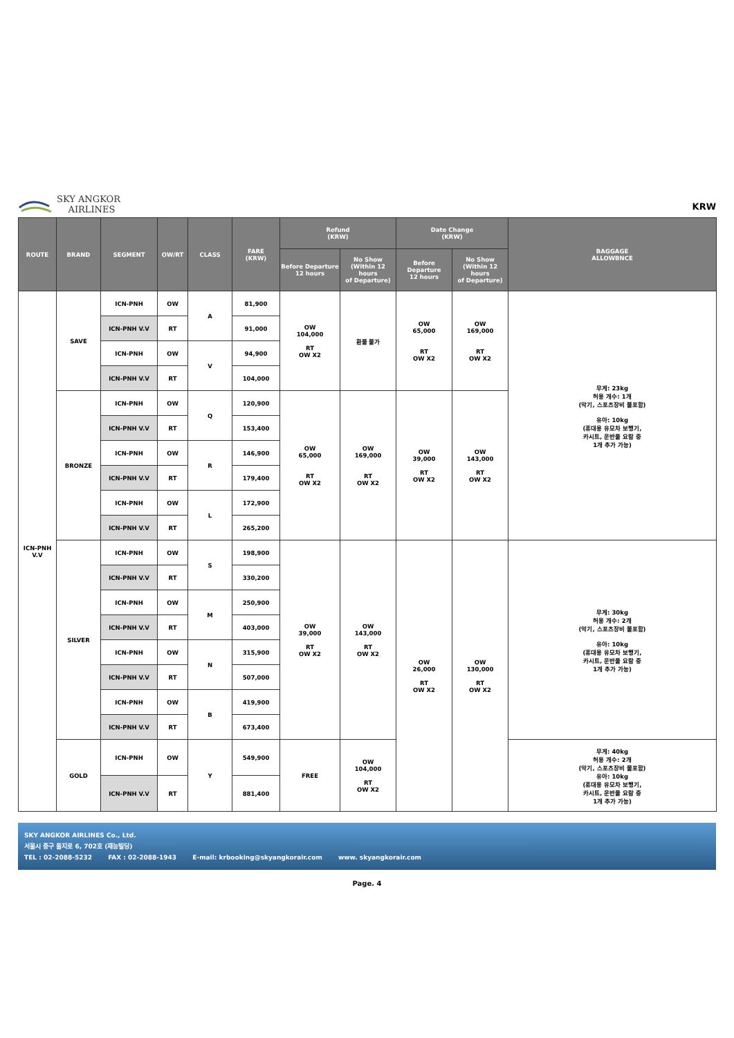SKY ANGKOR
AIRLINES
KRW
| ROUTE | BRAND | SEGMENT | OW/RT | CLASS | FARE (KRW) | Refund (KRW) | | Date Change (KRW) | | BAGGAGE ALLOWBNCE |
| --- | --- | --- | --- | --- | --- | --- | --- | --- | --- | --- |
| | | | | | | Before Departure 12 hours | No Show (Within 12 hours of Departure) | Before Departure 12 hours | No Show (Within 12 hours of Departure) | |
| ICN-PNH V.V | SAVE | ICN-PNH | OW | A | 81,900 | OW 104,000 RT OW X2 | 환불 불가 | OW 65,000 RT OW X2 | OW 169,000 RT OW X2 | 무게: 23kg 허용 개수: 1개 (악기, 스포츠장비 불포함) 유아: 10kg (휴대용 유모차 보행기, 카시트, 운반물 요람 중 1개 추가 가능) |
| | | ICN-PNH V.V | RT | | 91,000 | | | | | |
| | | ICN-PNH | OW | V | 94,900 | | | | | |
| | | ICN-PNH V.V | RT | | 104,000 | | | | | |
| | BRONZE | ICN-PNH | OW | Q | 120,900 | OW 65,000 RT OW X2 | OW 169,000 RT OW X2 | OW 39,000 RT OW X2 | OW 143,000 RT OW X2 | |
| | | ICN-PNH V.V | RT | | 153,400 | | | | | |
| | | ICN-PNH | OW | R | 146,900 | | | | | |
| | | ICN-PNH V.V | RT | | 179,400 | | | | | |
| | | ICN-PNH | OW | L | 172,900 | | | | | |
| | | ICN-PNH V.V | RT | | 265,200 | | | | | |
| | SILVER | ICN-PNH | OW | S | 198,900 | OW 39,000 RT OW X2 | OW 143,000 RT OW X2 | OW 26,000 RT OW X2 | OW 130,000 RT OW X2 | 무게: 30kg 허용 개수: 2개 (악기, 스포츠장비 불포함) 유아: 10kg (휴대용 유모차 보행기, 카시트, 운반물 요람 중 1개 추가 가능) |
| | | ICN-PNH V.V | RT | | 330,200 | | | | | |
| | | ICN-PNH | OW | M | 250,900 | | | | | |
| | | ICN-PNH V.V | RT | | 403,000 | | | | | |
| | | ICN-PNH | OW | N | 315,900 | | | | | |
| | | ICN-PNH V.V | RT | | 507,000 | | | | | |
| | | ICN-PNH | OW | B | 419,900 | | | | | |
| | | ICN-PNH V.V | RT | | 673,400 | | | | | |
| | GOLD | ICN-PNH | OW | Y | 549,900 | FREE | OW 104,000 RT OW X2 | | | 무게: 40kg 허용 개수: 2개 (악기, 스포츠장비 불포함) 유아: 10kg (휴대용 유모차 보행기, 카시트, 운반물 요람 중 1개 추가 가능) |
| | | ICN-PNH V.V | RT | | 881,400 | | | | | |
SKY ANGKOR AIRLINES Co., Ltd.
서울시 중구 을지로 6, 702호 (재능빌딩)
TEL : 02-2088-5232 FAX : 02-2088-1943 E-mail: krbooking@skyangkorair.com www. skyangkorair.com
Page. 4